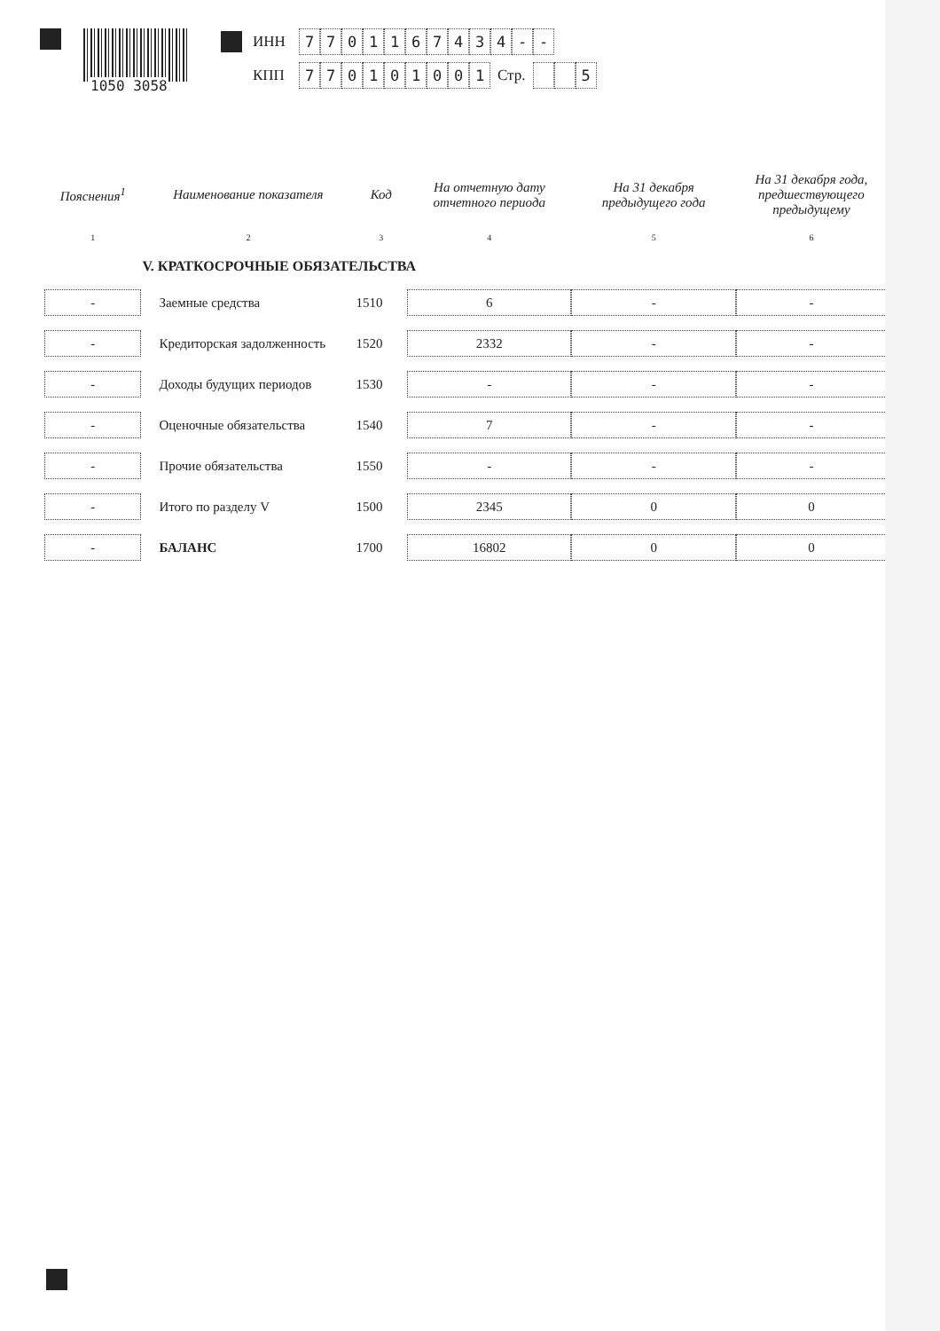1050 3058
ИНН 7701167434 - -
КПП 770101001 Стр. 5
| Пояснения<sup>1</sup> | Наименование показателя | Код | На отчетную дату отчетного периода | На 31 декабря предыдущего года | На 31 декабря года, предшествующего предыдущему |
| --- | --- | --- | --- | --- | --- |
| 1 | 2 | 3 | 4 | 5 | 6 |
| | V. КРАТКОСРОЧНЫЕ ОБЯЗАТЕЛЬСТВА | | | | |
| - | Заемные средства | 1510 | 6 | - | - |
| - | Кредиторская задолженность | 1520 | 2332 | - | - |
| - | Доходы будущих периодов | 1530 | - | - | - |
| - | Оценочные обязательства | 1540 | 7 | - | - |
| - | Прочие обязательства | 1550 | - | - | - |
| - | Итого по разделу V | 1500 | 2345 | 0 | 0 |
| - | БАЛАНС | 1700 | 16802 | 0 | 0 |